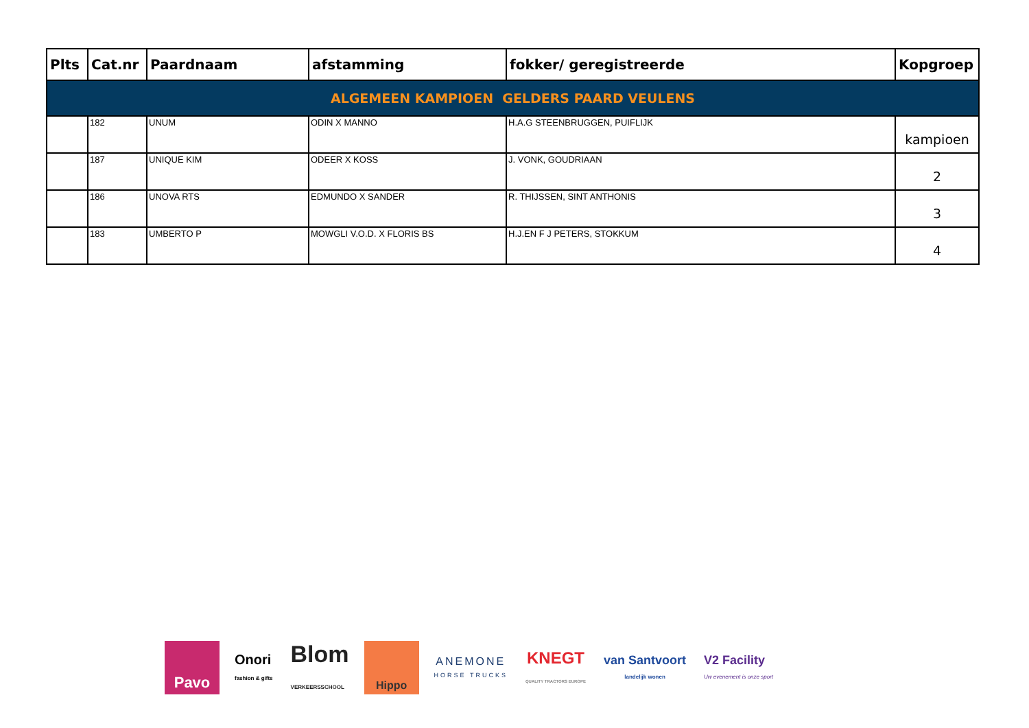| Plts | Cat.nr | Paardnaam | afstamming | fokker/ geregistreerde | Kopgroep |
| --- | --- | --- | --- | --- | --- |
| ALGEMEEN KAMPIOEN GELDERS PAARD VEULENS | | | | | |
| | 182 | UNUM | ODIN X MANNO | H.A.G STEENBRUGGEN, PUIFLIJK | kampioen |
| | 187 | UNIQUE KIM | ODEER X KOSS | J. VONK, GOUDRIAAN | 2 |
| | 186 | UNOVA RTS | EDMUNDO X SANDER | R. THIJSSEN, SINT ANTHONIS | 3 |
| | 183 | UMBERTO P | MOWGLI V.O.D. X FLORIS BS | H.J.EN F J PETERS, STOKKUM | 4 |
Pavo
Onori
fashion & gifts
Blom
VERKEERSSCHOOL
Hippo
ANEMONE
HORSE TRUCKS
KNEGT
QUALITY TRACTORS EUROPE
van Santvoort
landelijk wonen
V2 Facility
Uw evenement is onze sport